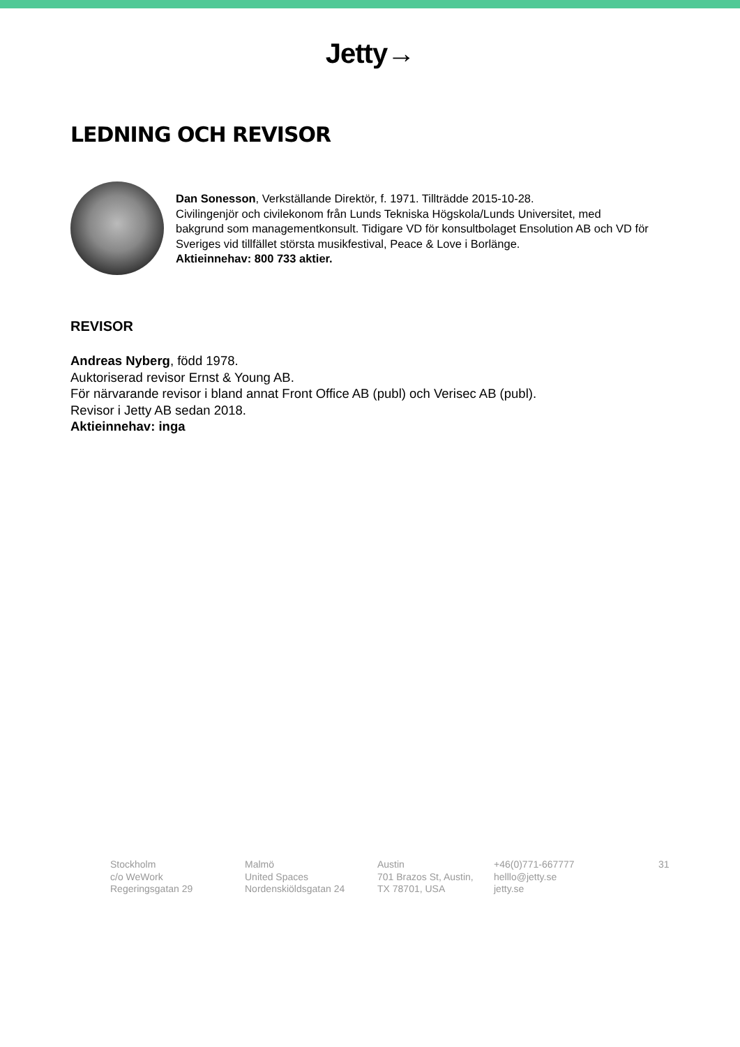Jetty→
LEDNING OCH REVISOR
Dan Sonesson, Verkställande Direktör, f. 1971. Tillträdde 2015-10-28.
Civilingenjör och civilekonom från Lunds Tekniska Högskola/Lunds Universitet, med bakgrund som managementkonsult. Tidigare VD för konsultbolaget Ensolution AB och VD för Sveriges vid tillfället största musikfestival, Peace & Love i Borlänge.
Aktieinnehav: 800 733 aktier.
REVISOR
Andreas Nyberg, född 1978.
Auktoriserad revisor Ernst & Young AB.
För närvarande revisor i bland annat Front Office AB (publ) och Verisec AB (publ).
Revisor i Jetty AB sedan 2018.
Aktieinnehav: inga
Stockholm
c/o WeWork
Regeringsgatan 29
Malmö
United Spaces
Nordenskiöldsgatan 24
Austin
701 Brazos St, Austin,
TX 78701, USA
+46(0)771-667777
helllo@jetty.se
jetty.se
31